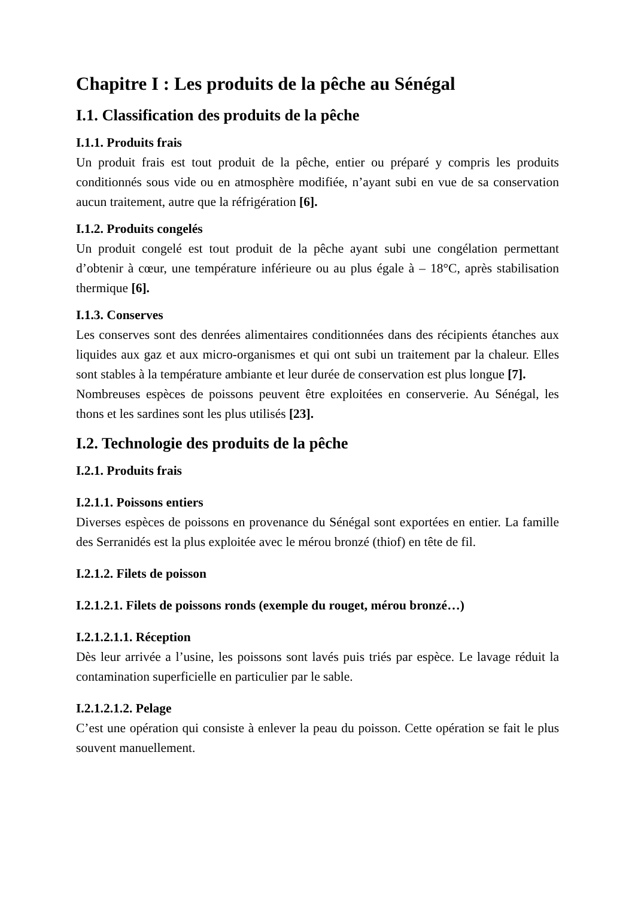Chapitre I : Les produits de la pêche au Sénégal
I.1. Classification des produits de la pêche
I.1.1. Produits frais
Un produit frais est tout produit de la pêche, entier ou préparé y compris les produits conditionnés sous vide ou en atmosphère modifiée, n’ayant subi en vue de sa conservation aucun traitement, autre que la réfrigération [6].
I.1.2. Produits congelés
Un produit congelé est tout produit de la pêche ayant subi une congélation permettant d’obtenir à cœur, une température inférieure ou au plus égale à – 18°C, après stabilisation thermique [6].
I.1.3. Conserves
Les conserves sont des denrées alimentaires conditionnées dans des récipients étanches aux liquides aux gaz et aux micro-organismes et qui ont subi un traitement par la chaleur. Elles sont stables à la température ambiante et leur durée de conservation est plus longue [7].
Nombreuses espèces de poissons peuvent être exploitées en conserverie. Au Sénégal, les thons et les sardines sont les plus utilisés [23].
I.2. Technologie des produits de la pêche
I.2.1. Produits frais
I.2.1.1. Poissons entiers
Diverses espèces de poissons en provenance du Sénégal sont exportées en entier. La famille des Serranidés est la plus exploitée avec le mérou bronzé (thiof) en tête de fil.
I.2.1.2. Filets de poisson
I.2.1.2.1. Filets de poissons ronds (exemple du rouget, mérou bronzé…)
I.2.1.2.1.1. Réception
Dès leur arrivée a l’usine, les poissons sont lavés puis triés par espèce. Le lavage réduit la contamination superficielle en particulier par le sable.
I.2.1.2.1.2. Pelage
C’est une opération qui consiste à enlever la peau du poisson. Cette opération se fait le plus souvent manuellement.